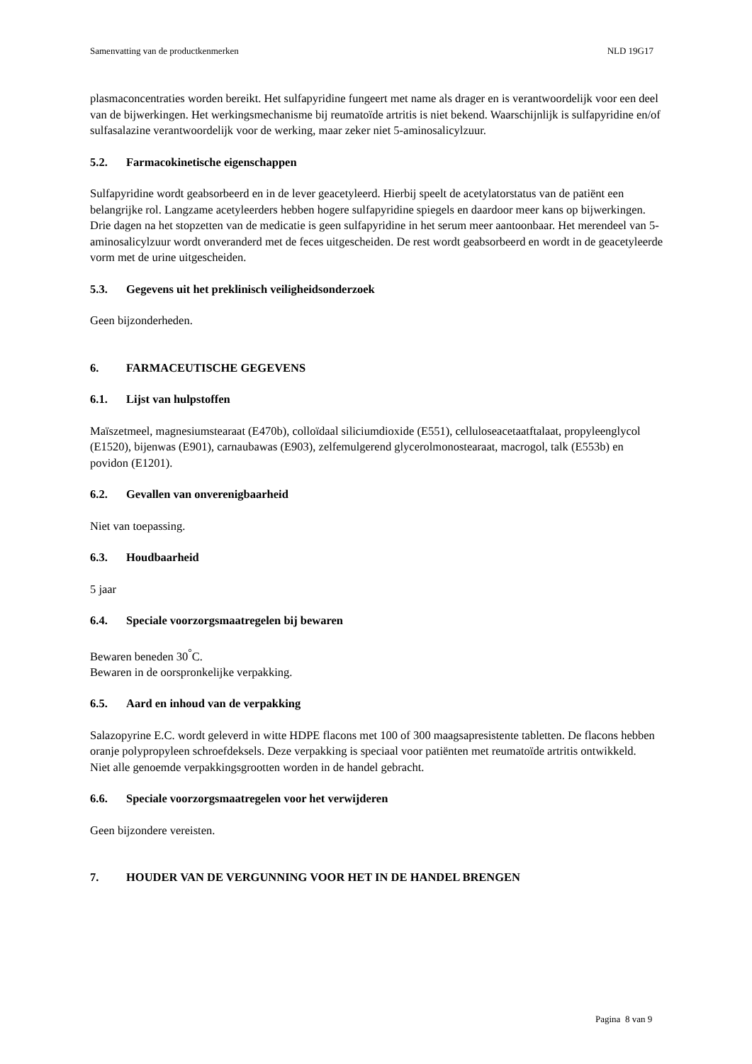Samenvatting van de productkenmerken NLD 19G17
plasmaconcentraties worden bereikt. Het sulfapyridine fungeert met name als drager en is verantwoordelijk voor een deel van de bijwerkingen. Het werkingsmechanisme bij reumatoïde artritis is niet bekend. Waarschijnlijk is sulfapyridine en/of sulfasalazine verantwoordelijk voor de werking, maar zeker niet 5-aminosalicylzuur.
5.2. Farmacokinetische eigenschappen
Sulfapyridine wordt geabsorbeerd en in de lever geacetyleerd. Hierbij speelt de acetylatorstatus van de patiënt een belangrijke rol. Langzame acetyleerders hebben hogere sulfapyridine spiegels en daardoor meer kans op bijwerkingen.
Drie dagen na het stopzetten van de medicatie is geen sulfapyridine in het serum meer aantoonbaar. Het merendeel van 5-aminosalicylzuur wordt onveranderd met de feces uitgescheiden. De rest wordt geabsorbeerd en wordt in de geacetyleerde vorm met de urine uitgescheiden.
5.3. Gegevens uit het preklinisch veiligheidsonderzoek
Geen bijzonderheden.
6. FARMACEUTISCHE GEGEVENS
6.1. Lijst van hulpstoffen
Maïszetmeel, magnesiumstearaat (E470b), colloïdaal siliciumdioxide (E551), celluloseacetaatftalaat, propyleenglycol (E1520), bijenwas (E901), carnaubawas (E903), zelfemulgerend glycerolmonostearaat, macrogol, talk (E553b) en povidon (E1201).
6.2. Gevallen van onverenigbaarheid
Niet van toepassing.
6.3. Houdbaarheid
5 jaar
6.4. Speciale voorzorgsmaatregelen bij bewaren
Bewaren beneden 30<sup>°</sup>C.
Bewaren in de oorspronkelijke verpakking.
6.5. Aard en inhoud van de verpakking
Salazopyrine E.C. wordt geleverd in witte HDPE flacons met 100 of 300 maagsapresistente tabletten. De flacons hebben oranje polypropyleen schroefdeksels. Deze verpakking is speciaal voor patiënten met reumatoïde artritis ontwikkeld.
Niet alle genoemde verpakkingsgrootten worden in de handel gebracht.
6.6. Speciale voorzorgsmaatregelen voor het verwijderen
Geen bijzondere vereisten.
7. HOUDER VAN DE VERGUNNING VOOR HET IN DE HANDEL BRENGEN
Pagina 8 van 9